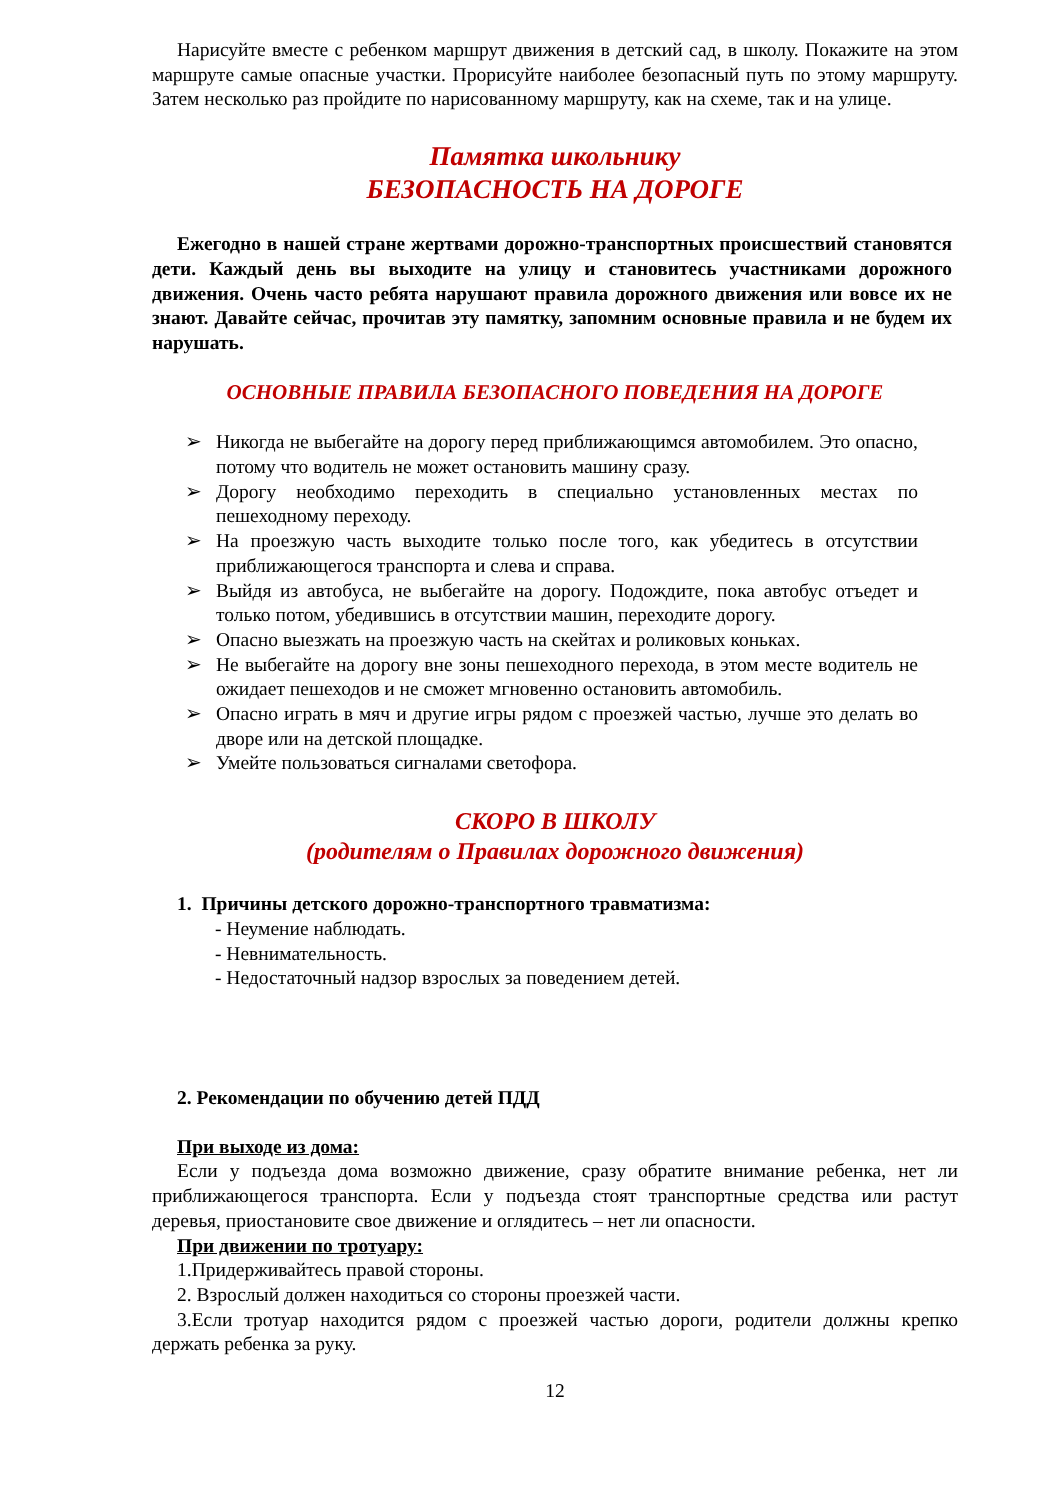Нарисуйте вместе с ребенком маршрут движения в детский сад, в школу. Покажите на этом маршруте самые опасные участки. Прорисуйте наиболее безопасный путь по этому маршруту. Затем несколько раз пройдите по нарисованному маршруту, как на схеме, так и на улице.
Памятка школьнику
БЕЗОПАСНОСТЬ НА ДОРОГЕ
Ежегодно в нашей стране жертвами дорожно-транспортных происшествий становятся дети. Каждый день вы выходите на улицу и становитесь участниками дорожного движения. Очень часто ребята нарушают правила дорожного движения или вовсе их не знают. Давайте сейчас, прочитав эту памятку, запомним основные правила и не будем их нарушать.
ОСНОВНЫЕ ПРАВИЛА БЕЗОПАСНОГО ПОВЕДЕНИЯ НА ДОРОГЕ
➢ Никогда не выбегайте на дорогу перед приближающимся автомобилем. Это опасно, потому что водитель не может остановить машину сразу.
➢ Дорогу необходимо переходить в специально установленных местах по пешеходному переходу.
➢ На проезжую часть выходите только после того, как убедитесь в отсутствии приближающегося транспорта и слева и справа.
➢ Выйдя из автобуса, не выбегайте на дорогу. Подождите, пока автобус отъедет и только потом, убедившись в отсутствии машин, переходите дорогу.
➢ Опасно выезжать на проезжую часть на скейтах и роликовых коньках.
➢ Не выбегайте на дорогу вне зоны пешеходного перехода, в этом месте водитель не ожидает пешеходов и не сможет мгновенно остановить автомобиль.
➢ Опасно играть в мяч и другие игры рядом с проезжей частью, лучше это делать во дворе или на детской площадке.
➢ Умейте пользоваться сигналами светофора.
СКОРО В ШКОЛУ
(родителям о Правилах дорожного движения)
1. Причины детского дорожно-транспортного травматизма:
- Неумение наблюдать.
- Невнимательность.
- Недостаточный надзор взрослых за поведением детей.
2. Рекомендации по обучению детей ПДД
При выходе из дома:
Если у подъезда дома возможно движение, сразу обратите внимание ребенка, нет ли приближающегося транспорта. Если у подъезда стоят транспортные средства или растут деревья, приостановите свое движение и оглядитесь – нет ли опасности.
При движении по тротуару:
1.Придерживайтесь правой стороны.
2. Взрослый должен находиться со стороны проезжей части.
3.Если тротуар находится рядом с проезжей частью дороги, родители должны крепко держать ребенка за руку.
12